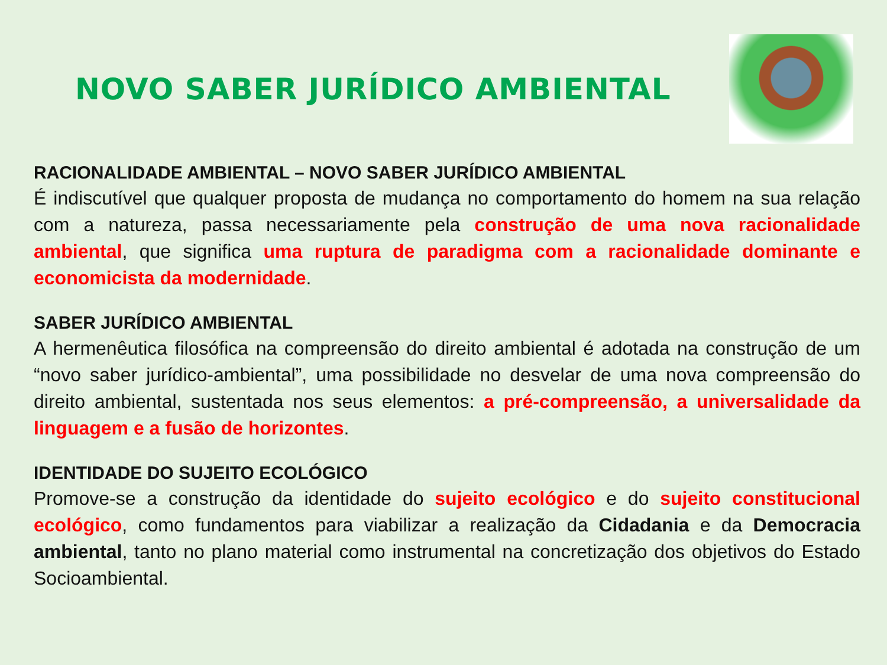NOVO SABER JURÍDICO AMBIENTAL
RACIONALIDADE AMBIENTAL – NOVO SABER JURÍDICO AMBIENTAL
É indiscutível que qualquer proposta de mudança no comportamento do homem na sua relação com a natureza, passa necessariamente pela construção de uma nova racionalidade ambiental, que significa uma ruptura de paradigma com a racionalidade dominante e economicista da modernidade.
SABER JURÍDICO AMBIENTAL
A hermenêutica filosófica na compreensão do direito ambiental é adotada na construção de um “novo saber jurídico-ambiental”, uma possibilidade no desvelar de uma nova compreensão do direito ambiental, sustentada nos seus elementos: a pré-compreensão, a universalidade da linguagem e a fusão de horizontes.
IDENTIDADE DO SUJEITO ECOLÓGICO
Promove-se a construção da identidade do sujeito ecológico e do sujeito constitucional ecológico, como fundamentos para viabilizar a realização da Cidadania e da Democracia ambiental, tanto no plano material como instrumental na concretização dos objetivos do Estado Socioambiental.